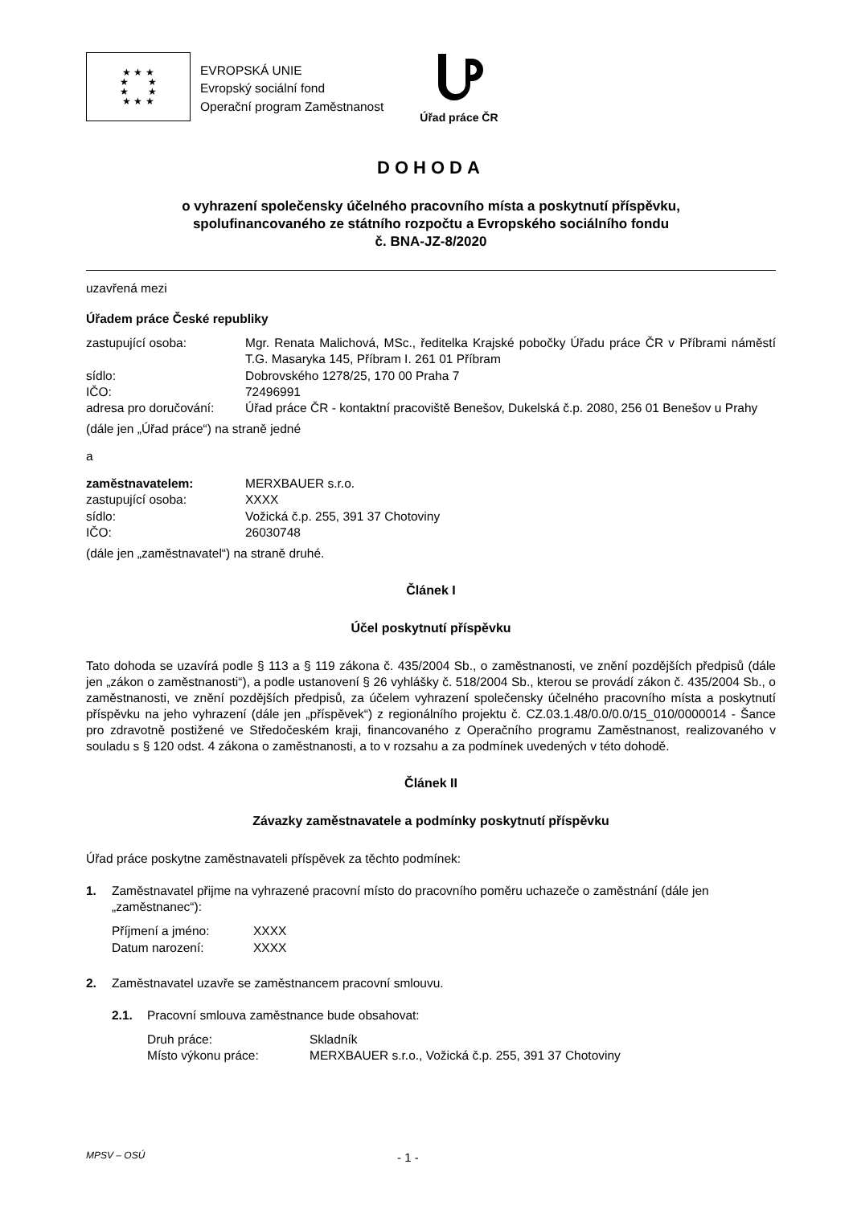★ ★ ★
★ ★
★ ★
★ ★ ★
EVROPSKÁ UNIE
Evropský sociální fond
Operační program Zaměstnanost
Úřad práce ČR
DOHODA
o vyhrazení společensky účelného pracovního místa a poskytnutí příspěvku,
spolufinancovaného ze státního rozpočtu a Evropského sociálního fondu
č. BNA-JZ-8/2020
uzavřená mezi
Úřadem práce České republiky
zastupující osoba: Mgr. Renata Malichová, MSc., ředitelka Krajské pobočky Úřadu práce ČR v Příbrami náměstí T.G. Masaryka 145, Příbram I. 261 01 Příbram
sídlo: Dobrovského 1278/25, 170 00 Praha 7
IČO: 72496991
adresa pro doručování:
Úřad práce ČR - kontaktní pracoviště Benešov, Dukelská č.p. 2080, 256 01 Benešov u Prahy
(dále jen „Úřad práce“) na straně jedné
a
zaměstnavatelem: MERXBAUER s.r.o.
zastupující osoba: XXXX
sídlo: Vožická č.p. 255, 391 37 Chotoviny
IČO: 26030748
(dále jen „zaměstnavatel“) na straně druhé.
Článek I
Účel poskytnutí příspěvku
Tato dohoda se uzavírá podle § 113 a § 119 zákona č. 435/2004 Sb., o zaměstnanosti, ve znění pozdějších předpisů (dále jen „zákon o zaměstnanosti“), a podle ustanovení § 26 vyhlášky č. 518/2004 Sb., kterou se provádí zákon č. 435/2004 Sb., o zaměstnanosti, ve znění pozdějších předpisů, za účelem vyhrazení společensky účelného pracovního místa a poskytnutí příspěvku na jeho vyhrazení (dále jen „příspěvek“) z regionálního projektu č. CZ.03.1.48/0.0/0.0/15_010/0000014 - Šance pro zdravotně postižené ve Středočeském kraji, financovaného z Operačního programu Zaměstnanost, realizovaného v souladu s § 120 odst. 4 zákona o zaměstnanosti, a to v rozsahu a za podmínek uvedených v této dohodě.
Článek II
Závazky zaměstnavatele a podmínky poskytnutí příspěvku
Úřad práce poskytne zaměstnavateli příspěvek za těchto podmínek:
1. Zaměstnavatel přijme na vyhrazené pracovní místo do pracovního poměru uchazeče o zaměstnání (dále jen „zaměstnanec“):
Příjmení a jméno: XXXX
Datum narození: XXXX
2. Zaměstnavatel uzavře se zaměstnancem pracovní smlouvu.
2.1. Pracovní smlouva zaměstnance bude obsahovat:
Druh práce: Skladník
Místo výkonu práce: MERXBAUER s.r.o., Vožická č.p. 255, 391 37 Chotoviny
MPSV – OSÚ - 1 -